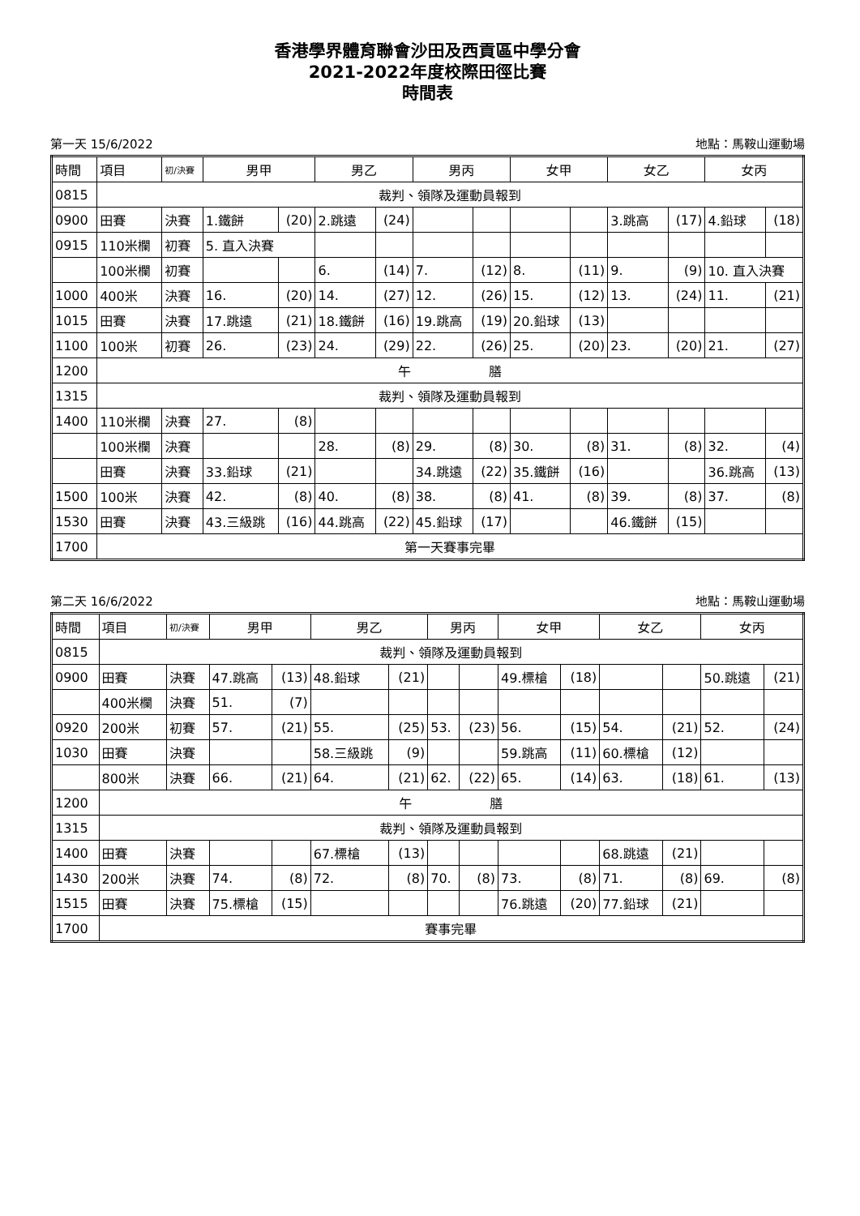香港學界體育聯會沙田及西貢區中學分會
2021-2022年度校際田徑比賽
時間表
第一天 15/6/2022 地點：馬鞍山運動場
| 時間 | 項目 | 初/決賽 | 男甲 | | 男乙 | | 男丙 | | 女甲 | | 女乙 | | 女丙 | |
| 0815 | 裁判、領隊及運動員報到 | | | | | | | | | | | | | |
| 0900 | 田賽 | 決賽 | 1.鐵餅 | (20) | 2.跳遠 | (24) | | | | | 3.跳高 | (17) | 4.鉛球 | (18) |
| 0915 | 110米欄 | 初賽 | 5. 直入決賽 | | | | | | | | | | | |
| | 100米欄 | 初賽 | | | 6. | (14) | 7. | (12) | 8. | (11) | 9. | (9) | 10. 直入決賽 | |
| 1000 | 400米 | 決賽 | 16. | (20) | 14. | (27) | 12. | (26) | 15. | (12) | 13. | (24) | 11. | (21) |
| 1015 | 田賽 | 決賽 | 17.跳遠 | (21) | 18.鐵餅 | (16) | 19.跳高 | (19) | 20.鉛球 | (13) | | | | |
| 1100 | 100米 | 初賽 | 26. | (23) | 24. | (29) | 22. | (26) | 25. | (20) | 23. | (20) | 21. | (27) |
| 1200 | 午 膳 | | | | | | | | | | | | | |
| 1315 | 裁判、領隊及運動員報到 | | | | | | | | | | | | | |
| 1400 | 110米欄 | 決賽 | 27. | (8) | | | | | | | | | | |
| | 100米欄 | 決賽 | | | 28. | (8) | 29. | (8) | 30. | (8) | 31. | (8) | 32. | (4) |
| | 田賽 | 決賽 | 33.鉛球 | (21) | | | 34.跳遠 | (22) | 35.鐵餅 | (16) | | | 36.跳高 | (13) |
| 1500 | 100米 | 決賽 | 42. | (8) | 40. | (8) | 38. | (8) | 41. | (8) | 39. | (8) | 37. | (8) |
| 1530 | 田賽 | 決賽 | 43.三級跳 | (16) | 44.跳高 | (22) | 45.鉛球 | (17) | | | 46.鐵餅 | (15) | | |
| 1700 | 第一天賽事完畢 | | | | | | | | | | | | | |
第二天 16/6/2022 地點：馬鞍山運動場
| 時間 | 項目 | 初/決賽 | 男甲 | | 男乙 | | 男丙 | | 女甲 | | 女乙 | | 女丙 | |
| 0815 | 裁判、領隊及運動員報到 | | | | | | | | | | | | | |
| 0900 | 田賽 | 決賽 | 47.跳高 | (13) | 48.鉛球 | (21) | | | 49.標槍 | (18) | | | 50.跳遠 | (21) |
| | 400米欄 | 決賽 | 51. | (7) | | | | | | | | | | |
| 0920 | 200米 | 初賽 | 57. | (21) | 55. | (25) | 53. | (23) | 56. | (15) | 54. | (21) | 52. | (24) |
| 1030 | 田賽 | 決賽 | | | 58.三級跳 | (9) | | | 59.跳高 | (11) | 60.標槍 | (12) | | |
| | 800米 | 決賽 | 66. | (21) | 64. | (21) | 62. | (22) | 65. | (14) | 63. | (18) | 61. | (13) |
| 1200 | 午 膳 | | | | | | | | | | | | | |
| 1315 | 裁判、領隊及運動員報到 | | | | | | | | | | | | | |
| 1400 | 田賽 | 決賽 | | | 67.標槍 | (13) | | | | | 68.跳遠 | (21) | | |
| 1430 | 200米 | 決賽 | 74. | (8) | 72. | (8) | 70. | (8) | 73. | (8) | 71. | (8) | 69. | (8) |
| 1515 | 田賽 | 決賽 | 75.標槍 | (15) | | | | | 76.跳遠 | (20) | 77.鉛球 | (21) | | |
| 1700 | 賽事完畢 | | | | | | | | | | | | | |